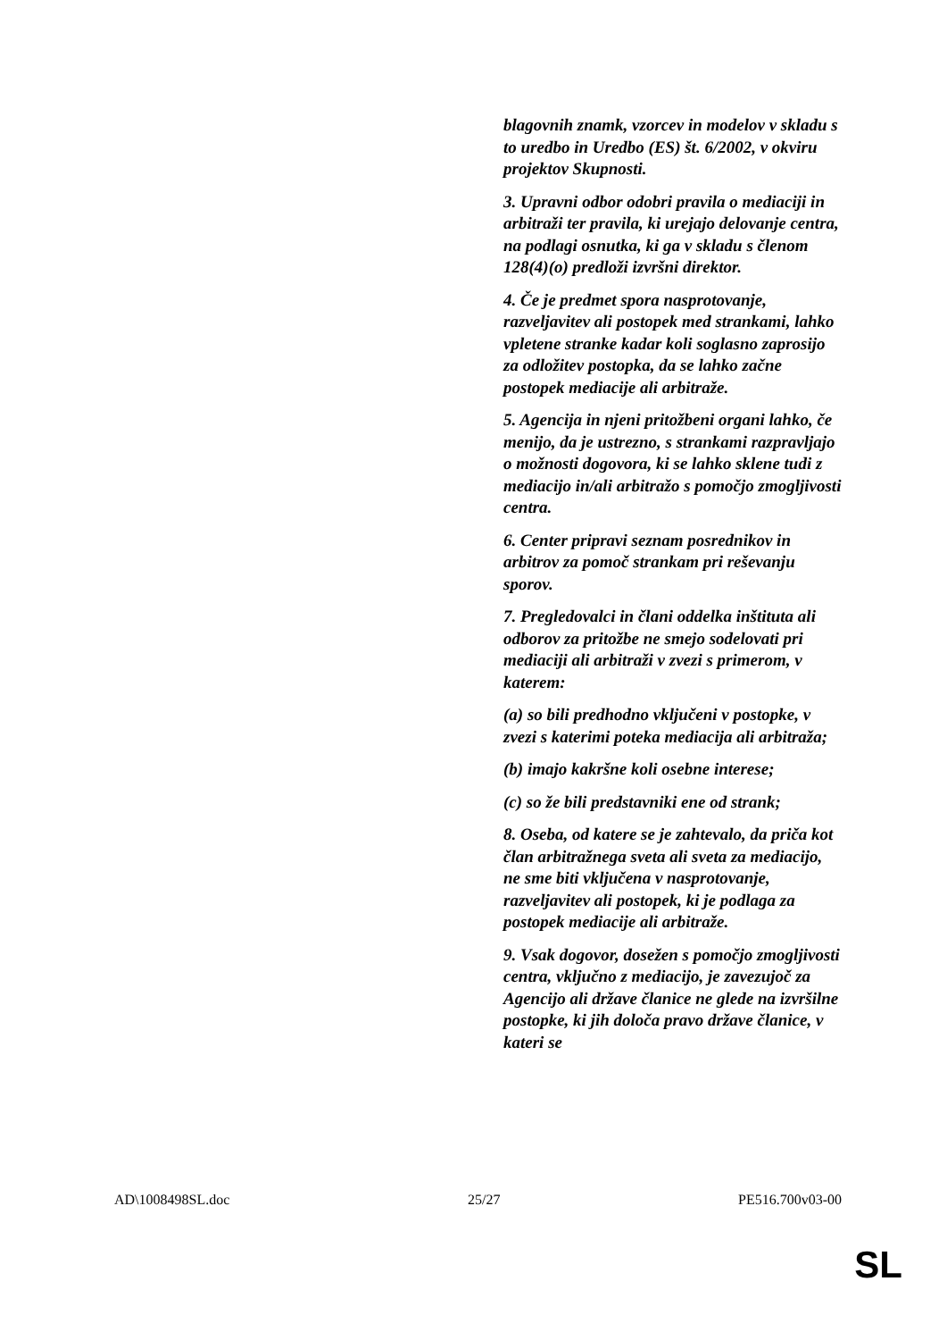blagovnih znamk, vzorcev in modelov v skladu s to uredbo in Uredbo (ES) št. 6/2002, v okviru projektov Skupnosti.
3. Upravni odbor odobri pravila o mediaciji in arbitraži ter pravila, ki urejajo delovanje centra, na podlagi osnutka, ki ga v skladu s členom 128(4)(o) predloži izvršni direktor.
4. Če je predmet spora nasprotovanje, razveljavitev ali postopek med strankami, lahko vpletene stranke kadar koli soglasno zaprosijo za odložitev postopka, da se lahko začne postopek mediacije ali arbitraže.
5. Agencija in njeni pritožbeni organi lahko, če menijo, da je ustrezno, s strankami razpravljajo o možnosti dogovora, ki se lahko sklene tudi z mediacijo in/ali arbitražo s pomočjo zmogljivosti centra.
6. Center pripravi seznam posrednikov in arbitrov za pomoč strankam pri reševanju sporov.
7. Pregledovalci in člani oddelka inštituta ali odborov za pritožbe ne smejo sodelovati pri mediaciji ali arbitraži v zvezi s primerom, v katerem:
(a) so bili predhodno vključeni v postopke, v zvezi s katerimi poteka mediacija ali arbitraža;
(b) imajo kakršne koli osebne interese;
(c) so že bili predstavniki ene od strank;
8. Oseba, od katere se je zahtevalo, da priča kot član arbitražnega sveta ali sveta za mediacijo, ne sme biti vključena v nasprotovanje, razveljavitev ali postopek, ki je podlaga za postopek mediacije ali arbitraže.
9. Vsak dogovor, dosežen s pomočjo zmogljivosti centra, vključno z mediacijo, je zavezujoč za Agencijo ali države članice ne glede na izvršilne postopke, ki jih določa pravo države članice, v kateri se
AD\1008498SL.doc 25/27 PE516.700v03-00
SL